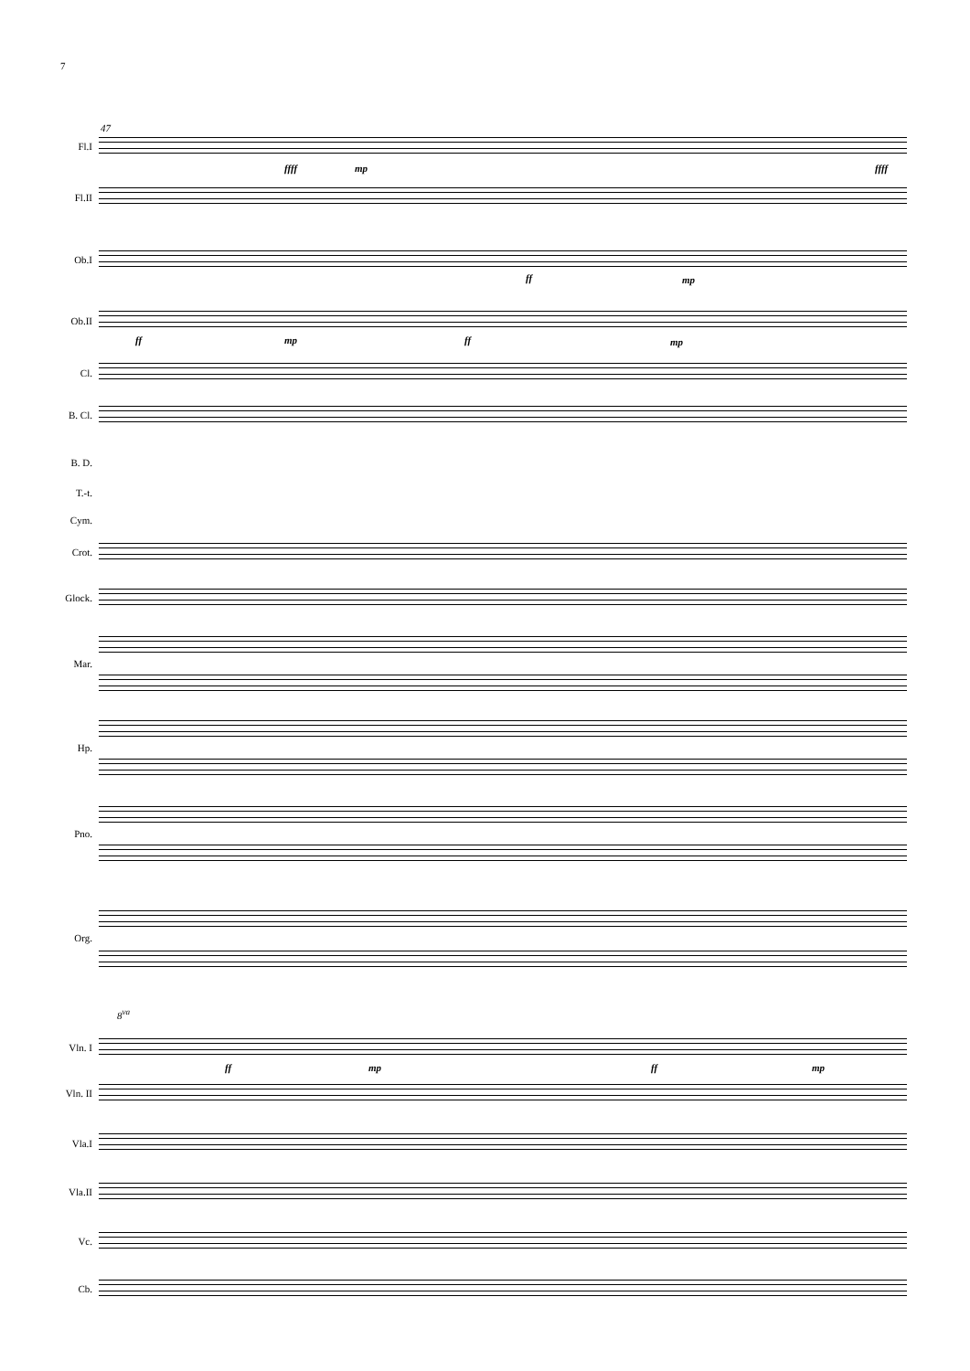7
47
Fl.I
ffff mp ffff
Fl.II
Ob.I
ff mp
Ob.II
ff mp ff mp
Cl.
B. Cl.
B. D.
T.-t.
Cym.
Crot.
Glock.
Mar.
Hp.
Pno.
Org.
8<sup>va</sup>
Vln. I
ff mp ff mp
Vln. II
Vla.I
Vla.II
Vc.
Cb.